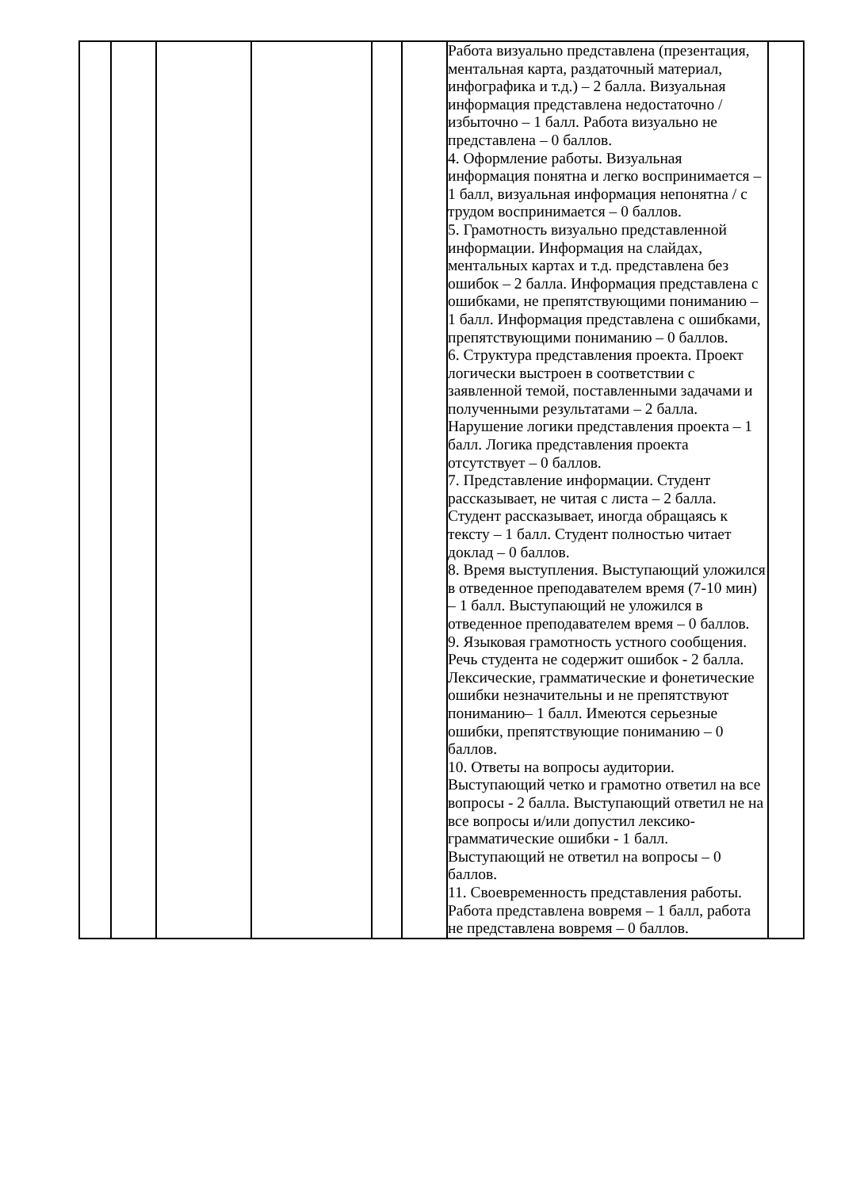| | | | | | | Работа визуально представлена (презентация, ментальная карта, раздаточный материал, инфографика и т.д.) – 2 балла. Визуальная информация представлена недостаточно / избыточно – 1 балл. Работа визуально не представлена – 0 баллов. 4. Оформление работы. Визуальная информация понятна и легко воспринимается – 1 балл, визуальная информация непонятна / с трудом воспринимается – 0 баллов. 5. Грамотность визуально представленной информации. Информация на слайдах, ментальных картах и т.д. представлена без ошибок – 2 балла. Информация представлена с ошибками, не препятствующими пониманию – 1 балл. Информация представлена с ошибками, препятствующими пониманию – 0 баллов. 6. Структура представления проекта. Проект логически выстроен в соответствии с заявленной темой, поставленными задачами и полученными результатами – 2 балла. Нарушение логики представления проекта – 1 балл. Логика представления проекта отсутствует – 0 баллов. 7. Представление информации. Студент рассказывает, не читая с листа – 2 балла. Студент рассказывает, иногда обращаясь к тексту – 1 балл. Студент полностью читает доклад – 0 баллов. 8. Время выступления. Выступающий уложился в отведенное преподавателем время (7-10 мин) – 1 балл. Выступающий не уложился в отведенное преподавателем время – 0 баллов. 9. Языковая грамотность устного сообщения. Речь студента не содержит ошибок - 2 балла. Лексические, грамматические и фонетические ошибки незначительны и не препятствуют пониманию– 1 балл. Имеются серьезные ошибки, препятствующие пониманию – 0 баллов. 10. Ответы на вопросы аудитории. Выступающий четко и грамотно ответил на все вопросы - 2 балла. Выступающий ответил не на все вопросы и/или допустил лексико-грамматические ошибки - 1 балл. Выступающий не ответил на вопросы – 0 баллов. 11. Своевременность представления работы. Работа представлена вовремя – 1 балл, работа не представлена вовремя – 0 баллов. | |